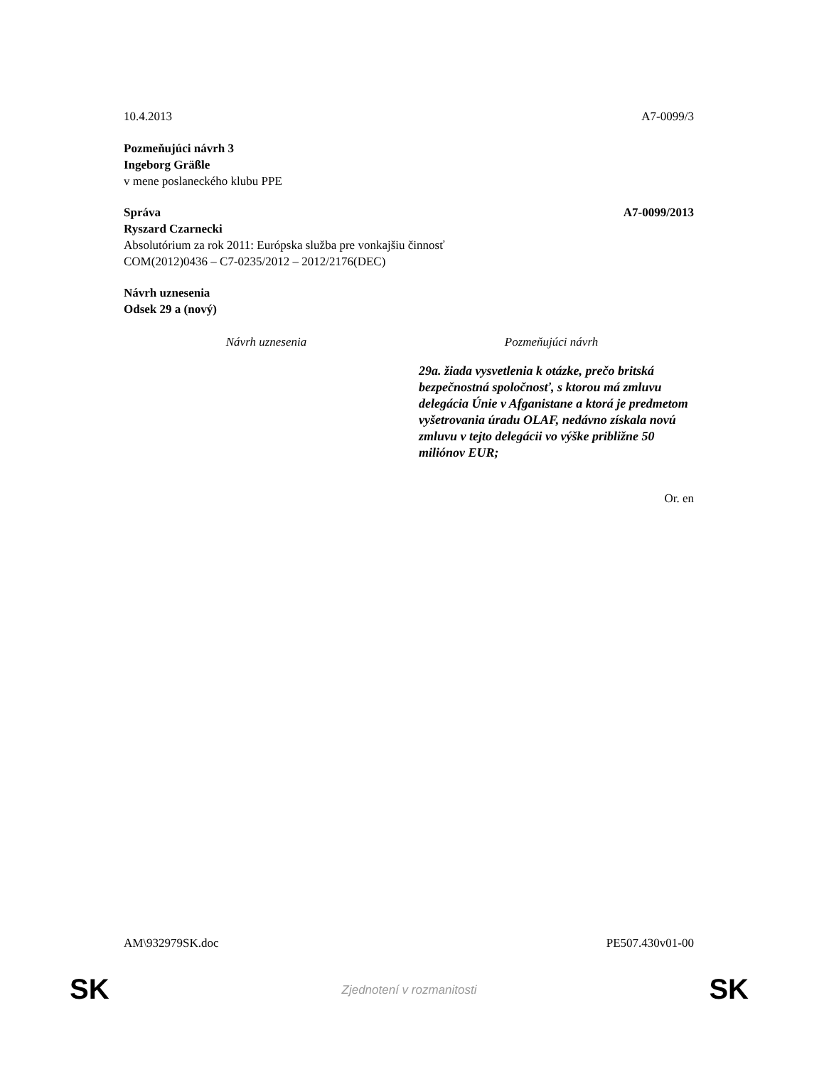10.4.2013 A7-0099/3
Pozmeňujúci návrh 3
Ingeborg Gräßle
v mene poslaneckého klubu PPE
Správa A7-0099/2013
Ryszard Czarnecki
Absolutórium za rok 2011: Európska služba pre vonkajšiu činnosť
COM(2012)0436 – C7-0235/2012 – 2012/2176(DEC)
Návrh uznesenia
Odsek 29 a (nový)
| Návrh uznesenia | Pozmeňujúci návrh |
| --- | --- |
| | 29a. žiada vysvetlenia k otázke, prečo britská bezpečnostná spoločnosť, s ktorou má zmluvu delegácia Únie v Afganistane a ktorá je predmetom vyšetrovania úradu OLAF, nedávno získala novú zmluvu v tejto delegácii vo výške približne 50 miliónov EUR; |
Or. en
AM\932979SK.doc PE507.430v01-00
SK Zjednotení v rozmanitosti SK